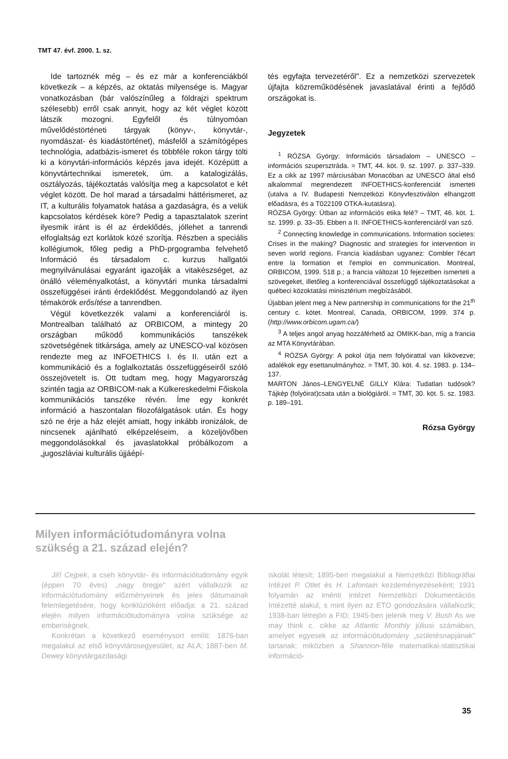TMT 47. évf. 2000. 1. sz.
Ide tartoznék még – és ez már a konferenciákból következik – a képzés, az oktatás milyensége is. Magyar vonatkozásban (bár valószínűleg a földrajzi spektrum szélesebb) erről csak annyit, hogy az két véglet között látszik mozogni. Egyfelől és túlnyomóan művelődéstörténeti tárgyak (könyv-, könyvtár-, nyomdászat- és kiadástörténet), másfelől a számítógépes technológia, adatbázis-ismeret és többféle rokon tárgy tölti ki a könyvtári-információs képzés java idejét. Középütt a könyvtártechnikai ismeretek, úm. a katalogizálás, osztályozás, tájékoztatás valósítja meg a kapcsolatot e két véglet között. De hol marad a társadalmi háttérismeret, az IT, a kulturális folyamatok hatása a gazdaságra, és a velük kapcsolatos kérdések köre? Pedig a tapasztalatok szerint ilyesmik iránt is él az érdeklődés, jóllehet a tanrendi elfoglaltság ezt korlátok közé szorítja. Részben a speciális kollégiumok, főleg pedig a PhD-prgogramba felvehető Információ és társadalom c. kurzus hallgatói megnyilvánulásai egyaránt igazolják a vitakészséget, az önálló véleményalkotást, a könyvtári munka társadalmi összefüggései iránti érdeklődést. Meggondolandó az ilyen témakörök erősítése a tanrendben.
Végül következzék valami a konferenciáról is. Montrealban található az ORBICOM, a mintegy 20 országban működő kommunikációs tanszékek szövetségének titkársága, amely az UNESCO-val közösen rendezte meg az INFOETHICS I. és II. után ezt a kommunikáció és a foglalkoztatás összefüggéseiről szóló összejövetelt is. Ott tudtam meg, hogy Magyarország szintén tagja az ORBICOM-nak a Külkereskedelmi Főiskola kommunikációs tanszéke révén. Íme egy konkrét információ a haszontalan filozofálgatások után. És hogy szó ne érje a ház elejét amiatt, hogy inkább ironizálok, de nincsenek ajánlható elképzeléseim, a közeljövőben meggondolásokkal és javaslatokkal próbálkozom a „jugoszláviai kulturális újjáépí-
tés egyfajta tervezetéről". Ez a nemzetközi szervezetek újfajta közreműködésének javaslatával érinti a fejlődő országokat is.
Jegyzetek
<sup>1</sup> RÓZSA György: Információs társadalom – UNESCO – információs szupersztráda. = TMT, 44. köt. 9. sz. 1997. p. 337–339. Ez a cikk az 1997 márciusában Monacóban az UNESCO által első alkalommal megrendezett INFOETHICS-konferenciát ismerteti (utalva a IV. Budapesti Nemzetközi Könyvfesztiválon elhangzott előadásra, és a T022109 OTKA-kutatásra).
RÓZSA György: Útban az információs etika felé? – TMT, 46. köt. 1. sz. 1999. p. 33–35. Ebben a II. INFOETHICS-konferenciáról van szó.
<sup>2</sup> Connecting knowledge in communications. Information societes: Crises in the making? Diagnostic and strategies for intervention in seven world regions. Francia kiadásban ugyanez: Combler l'écart entre la formation et l'emploi en communication. Montreal, ORBICOM, 1999. 518 p.; a francia változat 10 fejezetben ismerteti a szövegeket, illetőleg a konferenciával összefüggő tájékoztatásokat a québeci közoktatási minisztérium megbízásából.
Újabban jelent meg a New partnership in communications for the 21<sup>th</sup> century c. kötet. Montreal, Canada, ORBICOM, 1999. 374 p. (http://www.orbicom.ugam.ca/)
<sup>3</sup> A teljes angol anyag hozzáférhető az OMIKK-ban, míg a francia az MTA Könyvtárában.
<sup>4</sup> RÓZSA György: A pokol útja nem folyóirattal van kikövezve; adalékok egy esettanulmányhoz. = TMT, 30. köt. 4. sz. 1983. p. 134–137.
MARTON János–LENGYELNÉ GILLY Klára: Tudatlan tudósok? Tájkép (folyóirat)csata után a biológiáról. = TMT, 30. köt. 5. sz. 1983. p. 189–191.
Rózsa György
Milyen információtudományra volna szükség a 21. század elején?
Jiří Cejpek, a cseh könyvtár- és információtudomány egyik (éppen 70 éves) „nagy öregje" azért vállalkozik az információtudomány előzményeinek és jeles dátumainak felemlegetésére, hogy konklúzióként előadja: a 21. század elején milyen információtudományra volna szüksége az emberiségnek.
Konkrétan a következő eseménysort említi: 1876-ban megalakul az első könyvtárosegyesület, az ALA; 1887-ben M. Dewey könyvtárgazdasági
iskolát létesít; 1895-ben megalakul a Nemzetközi Bibliográfiai Intézet P. Otlet és H. Lafontain kezdeményezéseként; 1931 folyamán az iménti intézet Nemzetközi Dokumentációs Intézetté alakul, s mint ilyen az ETO gondozására vállalkozik; 1938-ban létrejön a FID; 1945-ben jelenik meg V. Bush As we may think c. cikke az Atlantic Monthly júliusi számában, amelyet egyesek az információtudomány „születésnapjának" tartanak; miközben a Shannon-féle matematikai-statisztikai információ-
35